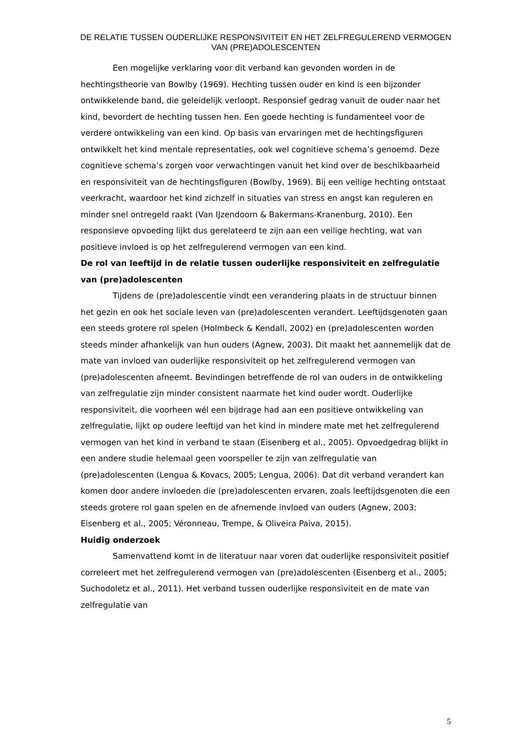DE RELATIE TUSSEN OUDERLIJKE RESPONSIVITEIT EN HET ZELFREGULEREND VERMOGEN
VAN (PRE)ADOLESCENTEN
Een mogelijke verklaring voor dit verband kan gevonden worden in de hechtingstheorie van Bowlby (1969). Hechting tussen ouder en kind is een bijzonder ontwikkelende band, die geleidelijk verloopt. Responsief gedrag vanuit de ouder naar het kind, bevordert de hechting tussen hen. Een goede hechting is fundamenteel voor de verdere ontwikkeling van een kind. Op basis van ervaringen met de hechtingsfiguren ontwikkelt het kind mentale representaties, ook wel cognitieve schema’s genoemd. Deze cognitieve schema’s zorgen voor verwachtingen vanuit het kind over de beschikbaarheid en responsiviteit van de hechtingsfiguren (Bowlby, 1969). Bij een veilige hechting ontstaat veerkracht, waardoor het kind zichzelf in situaties van stress en angst kan reguleren en minder snel ontregeld raakt (Van IJzendoorn & Bakermans-Kranenburg, 2010). Een responsieve opvoeding lijkt dus gerelateerd te zijn aan een veilige hechting, wat van positieve invloed is op het zelfregulerend vermogen van een kind.
De rol van leeftijd in de relatie tussen ouderlijke responsiviteit en zelfregulatie van (pre)adolescenten
Tijdens de (pre)adolescentie vindt een verandering plaats in de structuur binnen het gezin en ook het sociale leven van (pre)adolescenten verandert. Leeftijdsgenoten gaan een steeds grotere rol spelen (Holmbeck & Kendall, 2002) en (pre)adolescenten worden steeds minder afhankelijk van hun ouders (Agnew, 2003). Dit maakt het aannemelijk dat de mate van invloed van ouderlijke responsiviteit op het zelfregulerend vermogen van (pre)adolescenten afneemt. Bevindingen betreffende de rol van ouders in de ontwikkeling van zelfregulatie zijn minder consistent naarmate het kind ouder wordt. Ouderlijke responsiviteit, die voorheen wél een bijdrage had aan een positieve ontwikkeling van zelfregulatie, lijkt op oudere leeftijd van het kind in mindere mate met het zelfregulerend vermogen van het kind in verband te staan (Eisenberg et al., 2005). Opvoedgedrag blijkt in een andere studie helemaal geen voorspeller te zijn van zelfregulatie van (pre)adolescenten (Lengua & Kovacs, 2005; Lengua, 2006). Dat dit verband verandert kan komen door andere invloeden die (pre)adolescenten ervaren, zoals leeftijdsgenoten die een steeds grotere rol gaan spelen en de afnemende invloed van ouders (Agnew, 2003; Eisenberg et al., 2005; Véronneau, Trempe, & Oliveira Paiva, 2015).
Huidig onderzoek
Samenvattend komt in de literatuur naar voren dat ouderlijke responsiviteit positief correleert met het zelfregulerend vermogen van (pre)adolescenten (Eisenberg et al., 2005; Suchodoletz et al., 2011). Het verband tussen ouderlijke responsiviteit en de mate van zelfregulatie van
5